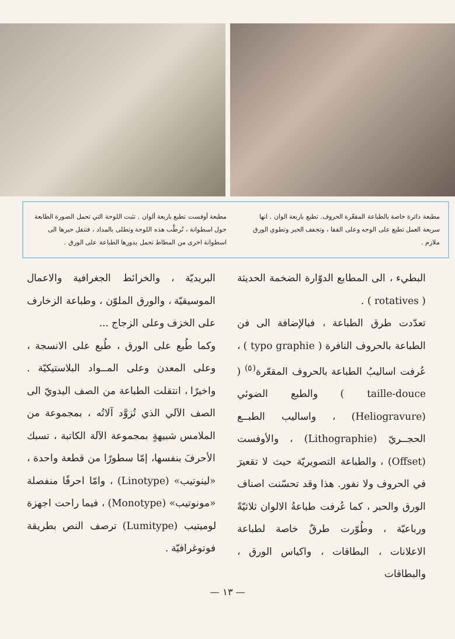مطبعة دائرة خاصة بالطباعة المقعّرة الحروف. تطبع باربعة الوان . انها سريعة العمل تطبع على الوجه وعلى القفا ، وتجفف الحبر وتطوي الورق ملازم .
مطبعة أوفست تطبع باربعة ألوان . تثبت اللوحة التي تحمل الصورة الطابعة حول اسطوانة ، تُرطَّب هذه اللوحة وتطلى بالمداد ، فتنقل حبرها الى اسطوانة اخرى من المطاط تحمل بدورها الطباعة على الورق .
البطيء ، الى المطابع الدوّارة الضخمة الحديثة ( rotatives ) .
تعدّدت طرق الطباعة ، فبالإضافة الى فن الطباعة بالحروف النافرة ( typo graphie ) ، عُرفت اساليبُ الطباعة بالحروف المقعّرة<sup>(٥)</sup> ( taille-douce ) والطبع الضوئي (Heliogravure) ، واساليب الطبــع الحجــريّ (Lithographie) ، والأوفست (Offset) ، والطباعة التصويريّة حيث لا تقعيرَ في الحروف ولا نفور. هذا وقد تحسّنت اصناف الورق والحبر ، كما عُرفت طباعةُ الالوان ثلاثيّةً ورباعيّة ، وطُوّرت طرقٌ خاصة لطباعة الاعلانات ، البطاقات ، واكياس الورق ، والبطاقات
البريديّة ، والخرائط الجغرافية والاعمال الموسيقيّة ، والورق الملوّن ، وطباعة الزخارف على الخزف وعلى الزجاج ...
وكما طُبع على الورق ، طُبع على الانسجة ، وعلى المعدن وعلى المــواد البلاستيكيّة . واخيرًا ، انتقلت الطباعة من الصف اليدويّ الى الصف الآلي الذي تُزوَّد آلاتُه ، بمجموعة من الملامس شبيهةٍ بمجموعة الآلة الكاتبة ، تسبك الأحرفَ بنفسها، إمّا سطورًا من قطعة واحدة ، «لينوتيب» (Linotype) ، وامّا احرفًا منفصلة «مونوتيب» (Monotype) ، فيما راحت اجهزة لوميتيب (Lumitype) ترصف النص بطريقة فوتوغرافيّة .
— ١٣ —